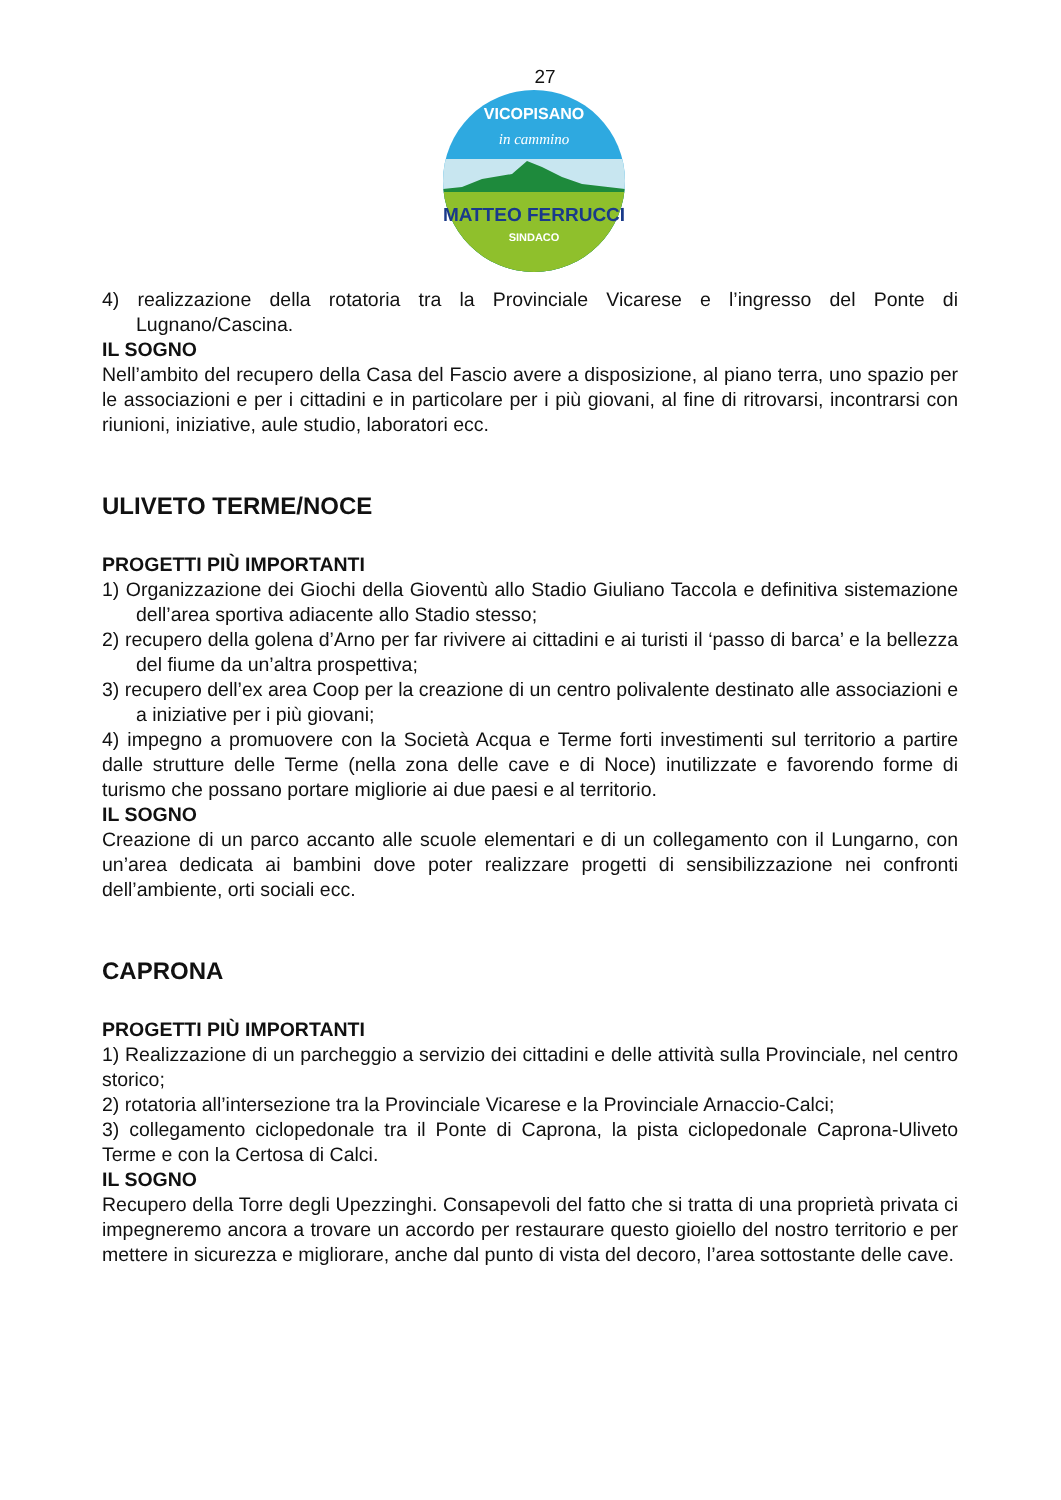27
VICOPISANO
in cammino
MATTEO FERRUCCI
SINDACO
4) realizzazione della rotatoria tra la Provinciale Vicarese e l’ingresso del Ponte di Lugnano/Cascina.
IL SOGNO
Nell’ambito del recupero della Casa del Fascio avere a disposizione, al piano terra, uno spazio per le associazioni e per i cittadini e in particolare per i più giovani, al fine di ritrovarsi, incontrarsi con riunioni, iniziative, aule studio, laboratori ecc.
ULIVETO TERME/NOCE
PROGETTI PIÙ IMPORTANTI
1) Organizzazione dei Giochi della Gioventù allo Stadio Giuliano Taccola e definitiva sistemazione dell’area sportiva adiacente allo Stadio stesso;
2) recupero della golena d’Arno per far rivivere ai cittadini e ai turisti il ‘passo di barca’ e la bellezza del fiume da un’altra prospettiva;
3) recupero dell’ex area Coop per la creazione di un centro polivalente destinato alle associazioni e a iniziative per i più giovani;
4) impegno a promuovere con la Società Acqua e Terme forti investimenti sul territorio a partire dalle strutture delle Terme (nella zona delle cave e di Noce) inutilizzate e favorendo forme di turismo che possano portare migliorie ai due paesi e al territorio.
IL SOGNO
Creazione di un parco accanto alle scuole elementari e di un collegamento con il Lungarno, con un’area dedicata ai bambini dove poter realizzare progetti di sensibilizzazione nei confronti dell’ambiente, orti sociali ecc.
CAPRONA
PROGETTI PIÙ IMPORTANTI
1) Realizzazione di un parcheggio a servizio dei cittadini e delle attività sulla Provinciale, nel centro storico;
2) rotatoria all’intersezione tra la Provinciale Vicarese e la Provinciale Arnaccio-Calci;
3) collegamento ciclopedonale tra il Ponte di Caprona, la pista ciclopedonale Caprona-Uliveto Terme e con la Certosa di Calci.
IL SOGNO
Recupero della Torre degli Upezzinghi. Consapevoli del fatto che si tratta di una proprietà privata ci impegneremo ancora a trovare un accordo per restaurare questo gioiello del nostro territorio e per mettere in sicurezza e migliorare, anche dal punto di vista del decoro, l’area sottostante delle cave.